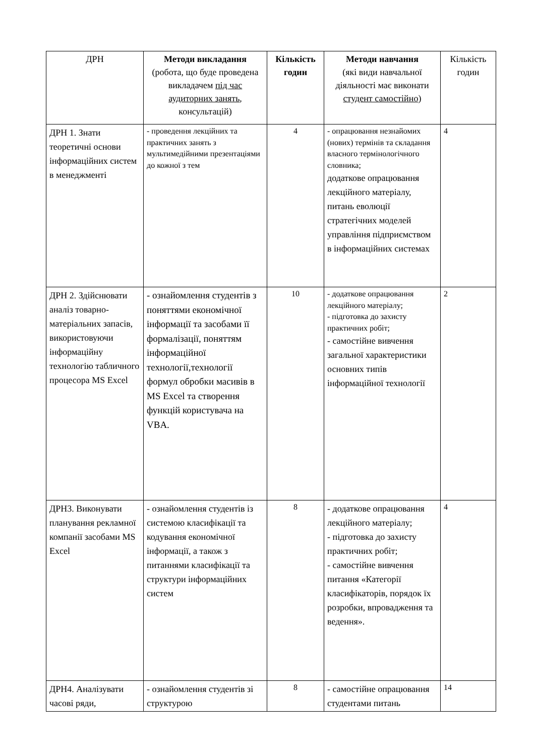| ДРН | Методи викладання (робота, що буде проведена викладачем під час аудиторних занять , консультацій) | Кількість годин | Методи навчання (які види навчальної діяльності має виконати студент самостійно ) | Кількість годин |
| --- | --- | --- | --- | --- |
| ДРН 1. Знати теоретичні основи інформаційних систем в менеджменті | - проведення лекційних та практичних занять з мультимедійними презентаціями до кожної з тем | 4 | - опрацювання незнайомих (нових) термінів та складання власного термінологічного словника; додаткове опрацювання лекційного матеріалу, питань еволюції стратегічних моделей управління підприємством в інформаційних системах | 4 |
| ДРН 2. Здійснювати аналіз товарно-матеріальних запасів, використовуючи інформаційну технологію табличного процесора MS Excel | - ознайомлення студентів з поняттями економічної інформації та засобами її формалізації, поняттям інформаційної технології,технології формул обробки масивів в MS Excel та створення функцій користувача на VBA. | 10 | - додаткове опрацювання лекційного матеріалу; - підготовка до захисту практичних робіт; - самостійне вивчення загальної характеристики основних типів інформаційної технології | 2 |
| ДРН3. Виконувати планування рекламної компанії засобами MS Excel | - ознайомлення студентів із системою класифікації та кодування економічної інформації, а також з питаннями класифікації та структури інформаційних систем | 8 | - додаткове опрацювання лекційного матеріалу; - підготовка до захисту практичних робіт; - самостійне вивчення питання «Категорії класифікаторів, порядок їх розробки, впровадження та ведення». | 4 |
| ДРН4. Аналізувати часові ряди, | - ознайомлення студентів зі структурою | 8 | - самостійне опрацювання студентами питань | 14 |